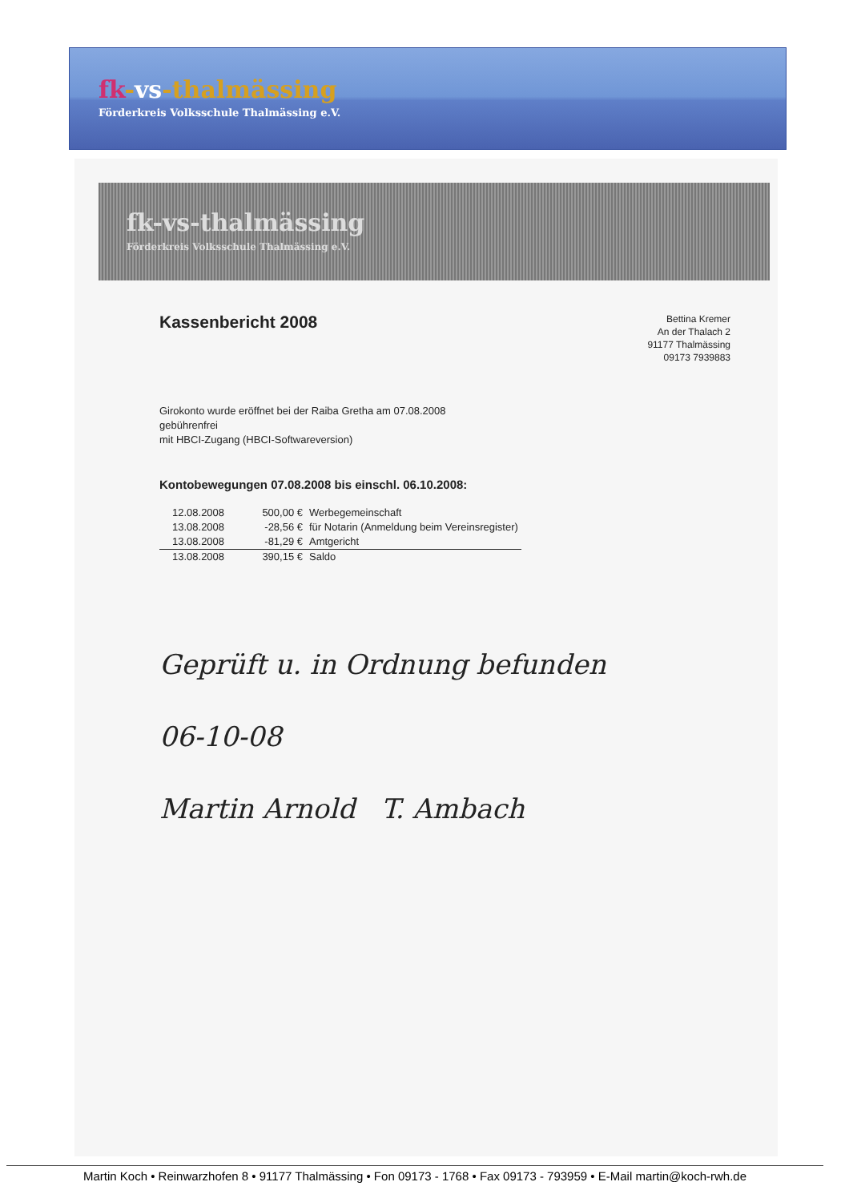fk-vs-thalmässing
Förderkreis Volksschule Thalmässing e.V.
fk-vs-thalmässing
Förderkreis Volksschule Thalmässing e.V.
Kassenbericht 2008
Bettina Kremer
An der Thalach 2
91177 Thalmässing
09173 7939883
Girokonto wurde eröffnet bei der Raiba Gretha am 07.08.2008
gebührenfrei
mit HBCI-Zugang (HBCI-Softwareversion)
Kontobewegungen 07.08.2008 bis einschl. 06.10.2008:
| 12.08.2008 | 500,00 € | Werbegemeinschaft |
| 13.08.2008 | -28,56 € | für Notarin (Anmeldung beim Vereinsregister) |
| 13.08.2008 | -81,29 € | Amtgericht |
| 13.08.2008 | 390,15 € | Saldo |
Geprüft u. in Ordnung befunden
06-10-08
Martin Arnold T. Ambach
Martin Koch • Reinwarzhofen 8 • 91177 Thalmässing • Fon 09173 - 1768 • Fax 09173 - 793959 • E-Mail martin@koch-rwh.de